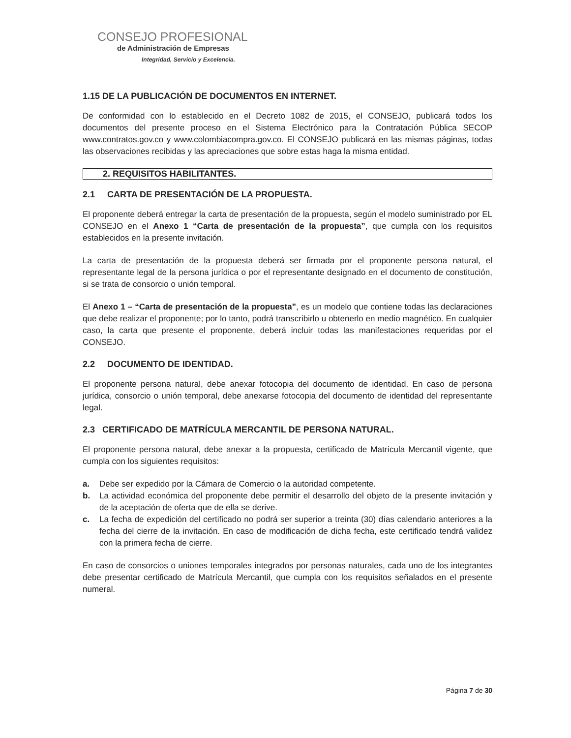CONSEJO PROFESIONAL
de Administración de Empresas
Integridad, Servicio y Excelencia.
1.15 DE LA PUBLICACIÓN DE DOCUMENTOS EN INTERNET.
De conformidad con lo establecido en el Decreto 1082 de 2015, el CONSEJO, publicará todos los documentos del presente proceso en el Sistema Electrónico para la Contratación Pública SECOP www.contratos.gov.co y www.colombiacompra.gov.co. El CONSEJO publicará en las mismas páginas, todas las observaciones recibidas y las apreciaciones que sobre estas haga la misma entidad.
2. REQUISITOS HABILITANTES.
2.1 CARTA DE PRESENTACIÓN DE LA PROPUESTA.
El proponente deberá entregar la carta de presentación de la propuesta, según el modelo suministrado por EL CONSEJO en el Anexo 1 “Carta de presentación de la propuesta”, que cumpla con los requisitos establecidos en la presente invitación.
La carta de presentación de la propuesta deberá ser firmada por el proponente persona natural, el representante legal de la persona jurídica o por el representante designado en el documento de constitución, si se trata de consorcio o unión temporal.
El Anexo 1 – “Carta de presentación de la propuesta”, es un modelo que contiene todas las declaraciones que debe realizar el proponente; por lo tanto, podrá transcribirlo u obtenerlo en medio magnético. En cualquier caso, la carta que presente el proponente, deberá incluir todas las manifestaciones requeridas por el CONSEJO.
2.2 DOCUMENTO DE IDENTIDAD.
El proponente persona natural, debe anexar fotocopia del documento de identidad. En caso de persona jurídica, consorcio o unión temporal, debe anexarse fotocopia del documento de identidad del representante legal.
2.3 CERTIFICADO DE MATRÍCULA MERCANTIL DE PERSONA NATURAL.
El proponente persona natural, debe anexar a la propuesta, certificado de Matrícula Mercantil vigente, que cumpla con los siguientes requisitos:
a. Debe ser expedido por la Cámara de Comercio o la autoridad competente.
b. La actividad económica del proponente debe permitir el desarrollo del objeto de la presente invitación y de la aceptación de oferta que de ella se derive.
c. La fecha de expedición del certificado no podrá ser superior a treinta (30) días calendario anteriores a la fecha del cierre de la invitación. En caso de modificación de dicha fecha, este certificado tendrá validez con la primera fecha de cierre.
En caso de consorcios o uniones temporales integrados por personas naturales, cada uno de los integrantes debe presentar certificado de Matrícula Mercantil, que cumpla con los requisitos señalados en el presente numeral.
Página 7 de 30